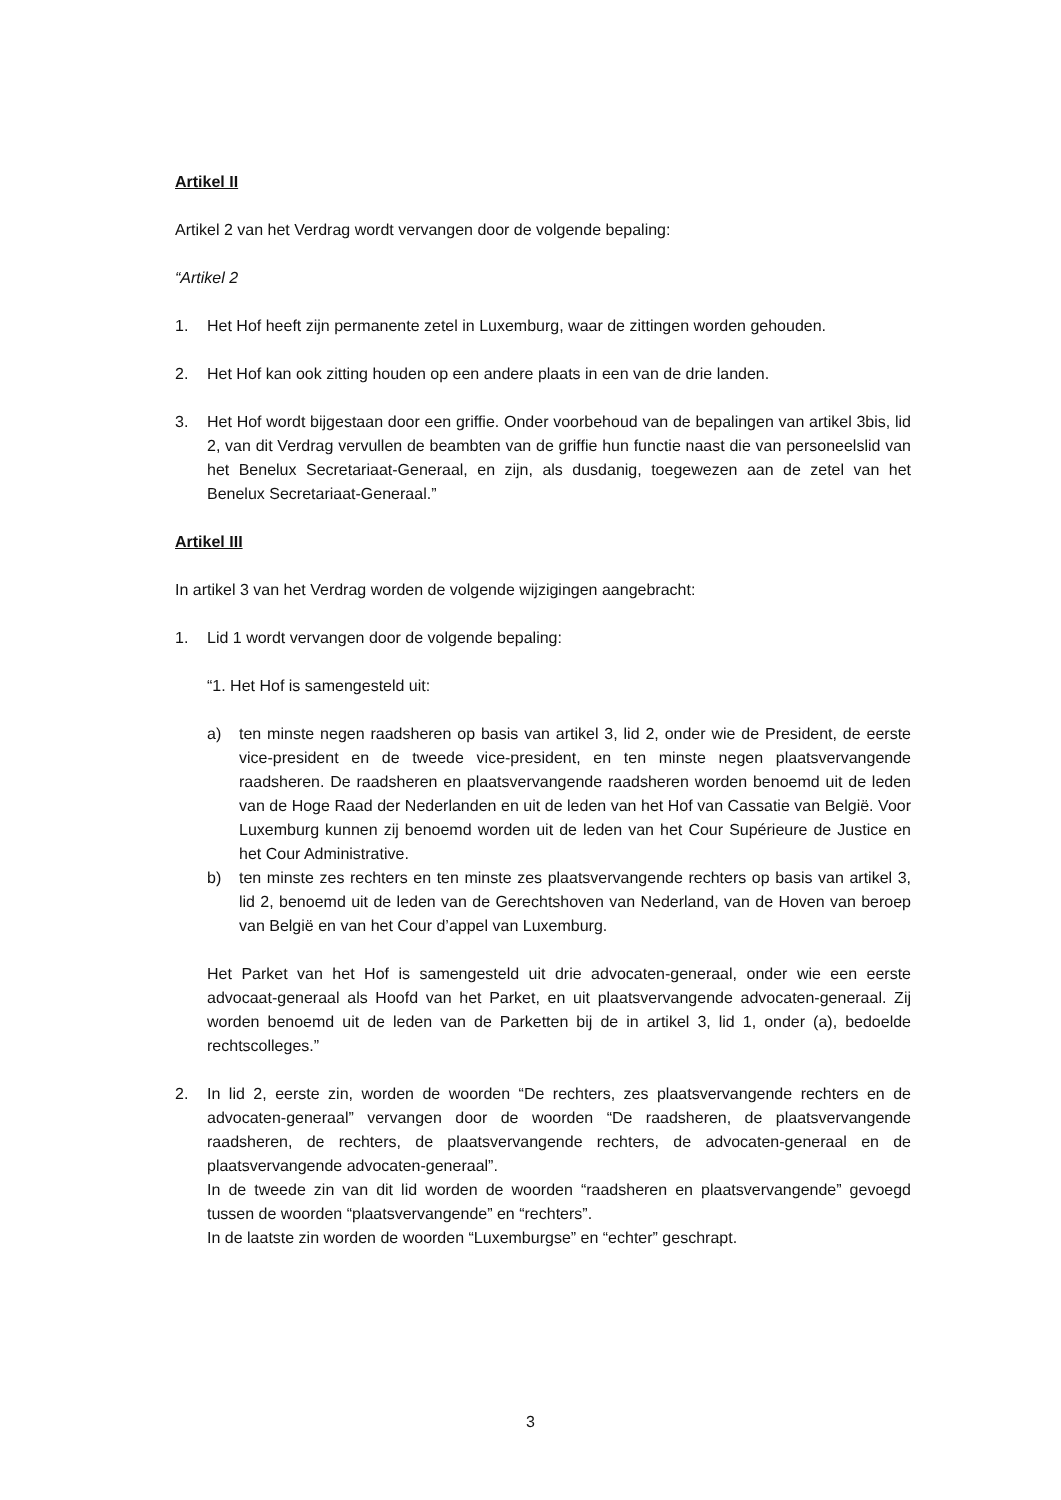Artikel II
Artikel 2 van het Verdrag wordt vervangen door de volgende bepaling:
“Artikel 2
1. Het Hof heeft zijn permanente zetel in Luxemburg, waar de zittingen worden gehouden.
2. Het Hof kan ook zitting houden op een andere plaats in een van de drie landen.
3. Het Hof wordt bijgestaan door een griffie. Onder voorbehoud van de bepalingen van artikel 3bis, lid 2, van dit Verdrag vervullen de beambten van de griffie hun functie naast die van personeelslid van het Benelux Secretariaat-Generaal, en zijn, als dusdanig, toegewezen aan de zetel van het Benelux Secretariaat-Generaal.”
Artikel III
In artikel 3 van het Verdrag worden de volgende wijzigingen aangebracht:
1. Lid 1 wordt vervangen door de volgende bepaling:
“1. Het Hof is samengesteld uit:
a) ten minste negen raadsheren op basis van artikel 3, lid 2, onder wie de President, de eerste vice-president en de tweede vice-president, en ten minste negen plaatsvervangende raadsheren. De raadsheren en plaatsvervangende raadsheren worden benoemd uit de leden van de Hoge Raad der Nederlanden en uit de leden van het Hof van Cassatie van België. Voor Luxemburg kunnen zij benoemd worden uit de leden van het Cour Supérieure de Justice en het Cour Administrative.
b) ten minste zes rechters en ten minste zes plaatsvervangende rechters op basis van artikel 3, lid 2, benoemd uit de leden van de Gerechtshoven van Nederland, van de Hoven van beroep van België en van het Cour d’appel van Luxemburg.
Het Parket van het Hof is samengesteld uit drie advocaten-generaal, onder wie een eerste advocaat-generaal als Hoofd van het Parket, en uit plaatsvervangende advocaten-generaal. Zij worden benoemd uit de leden van de Parketten bij de in artikel 3, lid 1, onder (a), bedoelde rechtscolleges.”
2. In lid 2, eerste zin, worden de woorden “De rechters, zes plaatsvervangende rechters en de advocaten-generaal” vervangen door de woorden “De raadsheren, de plaatsvervangende raadsheren, de rechters, de plaatsvervangende rechters, de advocaten-generaal en de plaatsvervangende advocaten-generaal”.
In de tweede zin van dit lid worden de woorden “raadsheren en plaatsvervangende” gevoegd tussen de woorden “plaatsvervangende” en “rechters”.
In de laatste zin worden de woorden “Luxemburgse” en “echter” geschrapt.
3